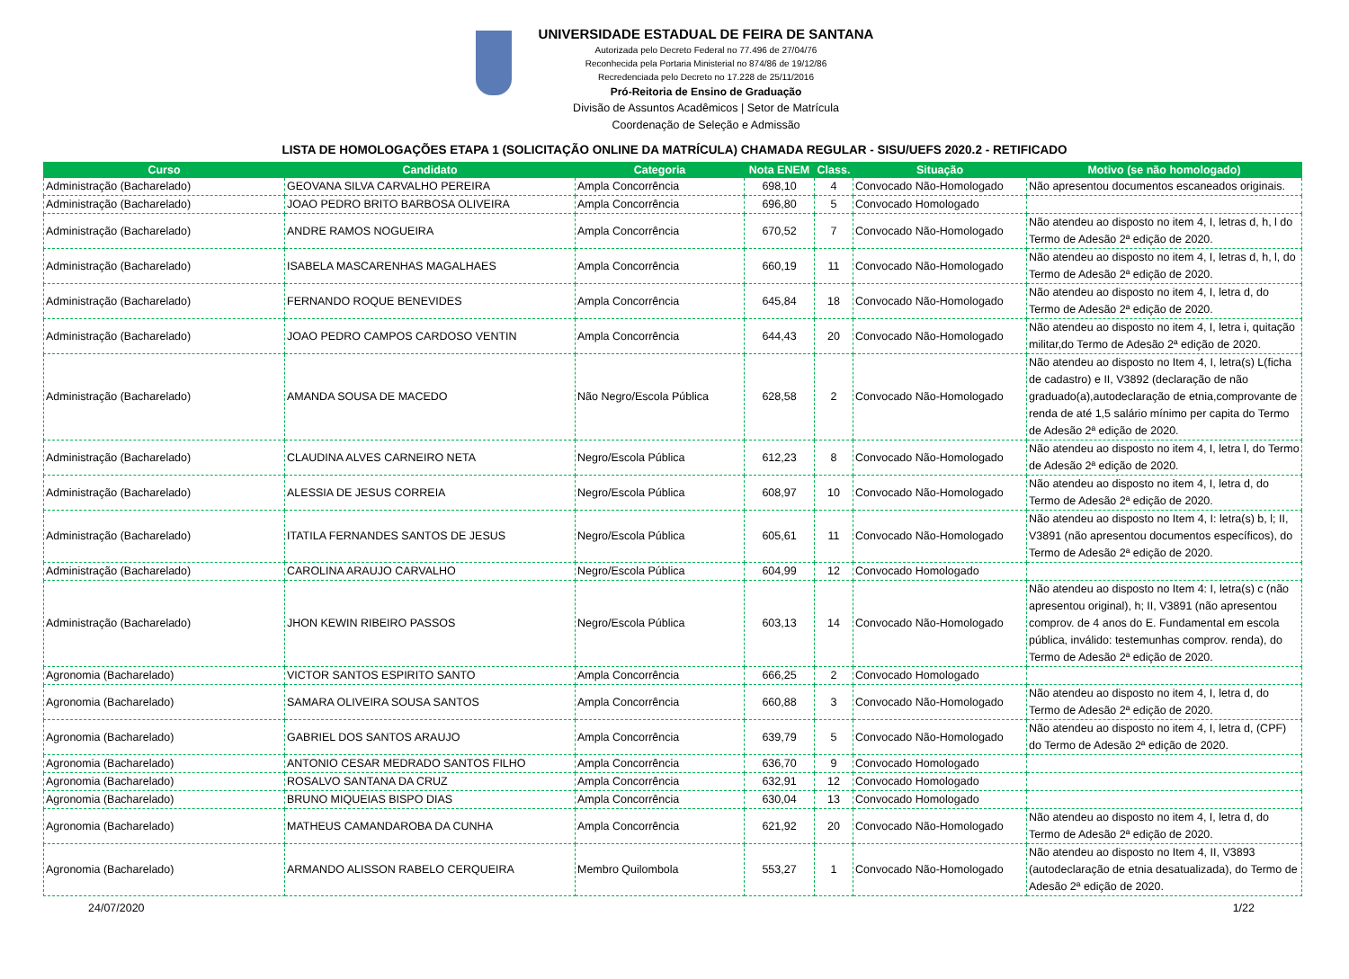UNIVERSIDADE ESTADUAL DE FEIRA DE SANTANA
Autorizada pelo Decreto Federal no 77.496 de 27/04/76
Reconhecida pela Portaria Ministerial no 874/86 de 19/12/86
Recredenciada pelo Decreto no 17.228 de 25/11/2016
Pró-Reitoria de Ensino de Graduação
Divisão de Assuntos Acadêmicos | Setor de Matrícula
Coordenação de Seleção e Admissão
LISTA DE HOMOLOGAÇÕES ETAPA 1 (SOLICITAÇÃO ONLINE DA MATRÍCULA) CHAMADA REGULAR - SISU/UEFS 2020.2 - RETIFICADO
| Curso | Candidato | Categoria | Nota ENEM | Class. | Situação | Motivo (se não homologado) |
| --- | --- | --- | --- | --- | --- | --- |
| Administração (Bacharelado) | GEOVANA SILVA CARVALHO PEREIRA | Ampla Concorrência | 698,10 | 4 | Convocado Não-Homologado | Não apresentou documentos escaneados originais. |
| Administração (Bacharelado) | JOAO PEDRO BRITO BARBOSA OLIVEIRA | Ampla Concorrência | 696,80 | 5 | Convocado Homologado | |
| Administração (Bacharelado) | ANDRE RAMOS NOGUEIRA | Ampla Concorrência | 670,52 | 7 | Convocado Não-Homologado | Não atendeu ao disposto no item 4, I, letras d, h, l do Termo de Adesão 2ª edição de 2020. |
| Administração (Bacharelado) | ISABELA MASCARENHAS MAGALHAES | Ampla Concorrência | 660,19 | 11 | Convocado Não-Homologado | Não atendeu ao disposto no item 4, I, letras d, h, l, do Termo de Adesão 2ª edição de 2020. |
| Administração (Bacharelado) | FERNANDO ROQUE BENEVIDES | Ampla Concorrência | 645,84 | 18 | Convocado Não-Homologado | Não atendeu ao disposto no item 4, I, letra d, do Termo de Adesão 2ª edição de 2020. |
| Administração (Bacharelado) | JOAO PEDRO CAMPOS CARDOSO VENTIN | Ampla Concorrência | 644,43 | 20 | Convocado Não-Homologado | Não atendeu ao disposto no item 4, I, letra i, quitação militar,do Termo de Adesão 2ª edição de 2020. |
| Administração (Bacharelado) | AMANDA SOUSA DE MACEDO | Não Negro/Escola Pública | 628,58 | 2 | Convocado Não-Homologado | Não atendeu ao disposto no Item 4, I, letra(s) L(ficha de cadastro) e II, V3892 (declaração de não graduado(a),autodeclaração de etnia,comprovante de renda de até 1,5 salário mínimo per capita do Termo de Adesão 2ª edição de 2020. |
| Administração (Bacharelado) | CLAUDINA ALVES CARNEIRO NETA | Negro/Escola Pública | 612,23 | 8 | Convocado Não-Homologado | Não atendeu ao disposto no item 4, I, letra l, do Termo de Adesão 2ª edição de 2020. |
| Administração (Bacharelado) | ALESSIA DE JESUS CORREIA | Negro/Escola Pública | 608,97 | 10 | Convocado Não-Homologado | Não atendeu ao disposto no item 4, I, letra d, do Termo de Adesão 2ª edição de 2020. |
| Administração (Bacharelado) | ITATILA FERNANDES SANTOS DE JESUS | Negro/Escola Pública | 605,61 | 11 | Convocado Não-Homologado | Não atendeu ao disposto no Item 4, I: letra(s) b, l; II, V3891 (não apresentou documentos específicos), do Termo de Adesão 2ª edição de 2020. |
| Administração (Bacharelado) | CAROLINA ARAUJO CARVALHO | Negro/Escola Pública | 604,99 | 12 | Convocado Homologado | |
| Administração (Bacharelado) | JHON KEWIN RIBEIRO PASSOS | Negro/Escola Pública | 603,13 | 14 | Convocado Não-Homologado | Não atendeu ao disposto no Item 4: I, letra(s) c (não apresentou original), h; II, V3891 (não apresentou comprov. de 4 anos do E. Fundamental em escola pública, inválido: testemunhas comprov. renda), do Termo de Adesão 2ª edição de 2020. |
| Agronomia (Bacharelado) | VICTOR SANTOS ESPIRITO SANTO | Ampla Concorrência | 666,25 | 2 | Convocado Homologado | |
| Agronomia (Bacharelado) | SAMARA OLIVEIRA SOUSA SANTOS | Ampla Concorrência | 660,88 | 3 | Convocado Não-Homologado | Não atendeu ao disposto no item 4, I, letra d, do Termo de Adesão 2ª edição de 2020. |
| Agronomia (Bacharelado) | GABRIEL DOS SANTOS ARAUJO | Ampla Concorrência | 639,79 | 5 | Convocado Não-Homologado | Não atendeu ao disposto no item 4, I, letra d, (CPF) do Termo de Adesão 2ª edição de 2020. |
| Agronomia (Bacharelado) | ANTONIO CESAR MEDRADO SANTOS FILHO | Ampla Concorrência | 636,70 | 9 | Convocado Homologado | |
| Agronomia (Bacharelado) | ROSALVO SANTANA DA CRUZ | Ampla Concorrência | 632,91 | 12 | Convocado Homologado | |
| Agronomia (Bacharelado) | BRUNO MIQUEIAS BISPO DIAS | Ampla Concorrência | 630,04 | 13 | Convocado Homologado | |
| Agronomia (Bacharelado) | MATHEUS CAMANDAROBA DA CUNHA | Ampla Concorrência | 621,92 | 20 | Convocado Não-Homologado | Não atendeu ao disposto no item 4, I, letra d, do Termo de Adesão 2ª edição de 2020. |
| Agronomia (Bacharelado) | ARMANDO ALISSON RABELO CERQUEIRA | Membro Quilombola | 553,27 | 1 | Convocado Não-Homologado | Não atendeu ao disposto no Item 4, II, V3893 (autodeclaração de etnia desatualizada), do Termo de Adesão 2ª edição de 2020. |
24/07/2020 1/22